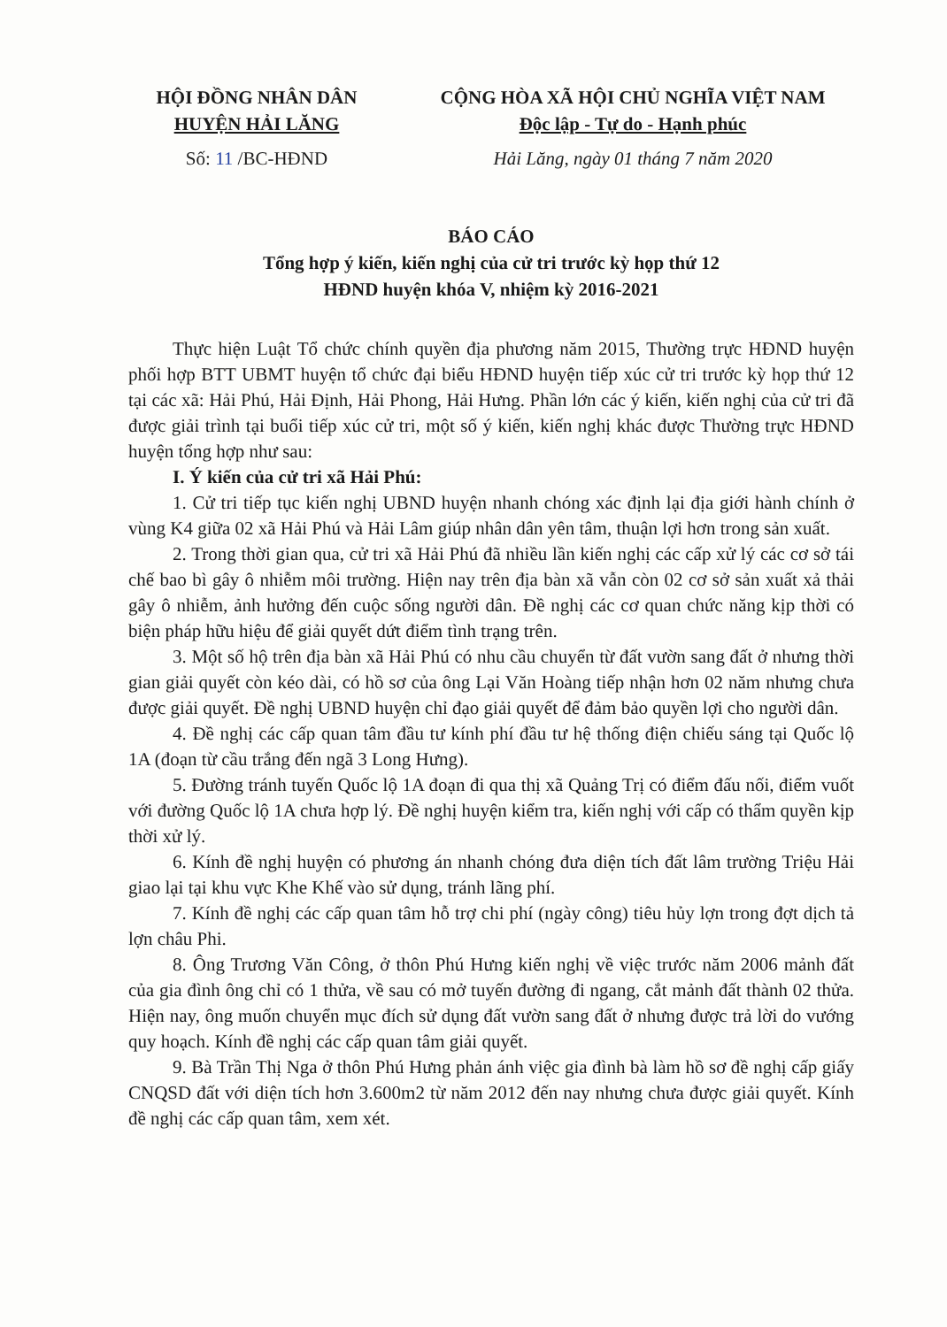HỘI ĐỒNG NHÂN DÂN
HUYỆN HẢI LĂNG
Số: 11 /BC-HĐND
CỘNG HÒA XÃ HỘI CHỦ NGHĨA VIỆT NAM
Độc lập - Tự do - Hạnh phúc
Hải Lăng, ngày 01 tháng 7 năm 2020
BÁO CÁO
Tổng hợp ý kiến, kiến nghị của cử tri trước kỳ họp thứ 12
HĐND huyện khóa V, nhiệm kỳ 2016-2021
Thực hiện Luật Tổ chức chính quyền địa phương năm 2015, Thường trực HĐND huyện phối hợp BTT UBMT huyện tổ chức đại biểu HĐND huyện tiếp xúc cử tri trước kỳ họp thứ 12 tại các xã: Hải Phú, Hải Định, Hải Phong, Hải Hưng. Phần lớn các ý kiến, kiến nghị của cử tri đã được giải trình tại buổi tiếp xúc cử tri, một số ý kiến, kiến nghị khác được Thường trực HĐND huyện tổng hợp như sau:
I. Ý kiến của cử tri xã Hải Phú:
1. Cử tri tiếp tục kiến nghị UBND huyện nhanh chóng xác định lại địa giới hành chính ở vùng K4 giữa 02 xã Hải Phú và Hải Lâm giúp nhân dân yên tâm, thuận lợi hơn trong sản xuất.
2. Trong thời gian qua, cử tri xã Hải Phú đã nhiều lần kiến nghị các cấp xử lý các cơ sở tái chế bao bì gây ô nhiễm môi trường. Hiện nay trên địa bàn xã vẫn còn 02 cơ sở sản xuất xả thải gây ô nhiễm, ảnh hưởng đến cuộc sống người dân. Đề nghị các cơ quan chức năng kịp thời có biện pháp hữu hiệu để giải quyết dứt điểm tình trạng trên.
3. Một số hộ trên địa bàn xã Hải Phú có nhu cầu chuyển từ đất vườn sang đất ở nhưng thời gian giải quyết còn kéo dài, có hồ sơ của ông Lại Văn Hoàng tiếp nhận hơn 02 năm nhưng chưa được giải quyết. Đề nghị UBND huyện chỉ đạo giải quyết để đảm bảo quyền lợi cho người dân.
4. Đề nghị các cấp quan tâm đầu tư kính phí đầu tư hệ thống điện chiếu sáng tại Quốc lộ 1A (đoạn từ cầu trắng đến ngã 3 Long Hưng).
5. Đường tránh tuyến Quốc lộ 1A đoạn đi qua thị xã Quảng Trị có điểm đấu nối, điểm vuốt với đường Quốc lộ 1A chưa hợp lý. Đề nghị huyện kiểm tra, kiến nghị với cấp có thẩm quyền kịp thời xử lý.
6. Kính đề nghị huyện có phương án nhanh chóng đưa diện tích đất lâm trường Triệu Hải giao lại tại khu vực Khe Khế vào sử dụng, tránh lãng phí.
7. Kính đề nghị các cấp quan tâm hỗ trợ chi phí (ngày công) tiêu hủy lợn trong đợt dịch tả lợn châu Phi.
8. Ông Trương Văn Công, ở thôn Phú Hưng kiến nghị về việc trước năm 2006 mảnh đất của gia đình ông chỉ có 1 thửa, về sau có mở tuyến đường đi ngang, cắt mảnh đất thành 02 thửa. Hiện nay, ông muốn chuyển mục đích sử dụng đất vườn sang đất ở nhưng được trả lời do vướng quy hoạch. Kính đề nghị các cấp quan tâm giải quyết.
9. Bà Trần Thị Nga ở thôn Phú Hưng phản ánh việc gia đình bà làm hồ sơ đề nghị cấp giấy CNQSD đất với diện tích hơn 3.600m2 từ năm 2012 đến nay nhưng chưa được giải quyết. Kính đề nghị các cấp quan tâm, xem xét.